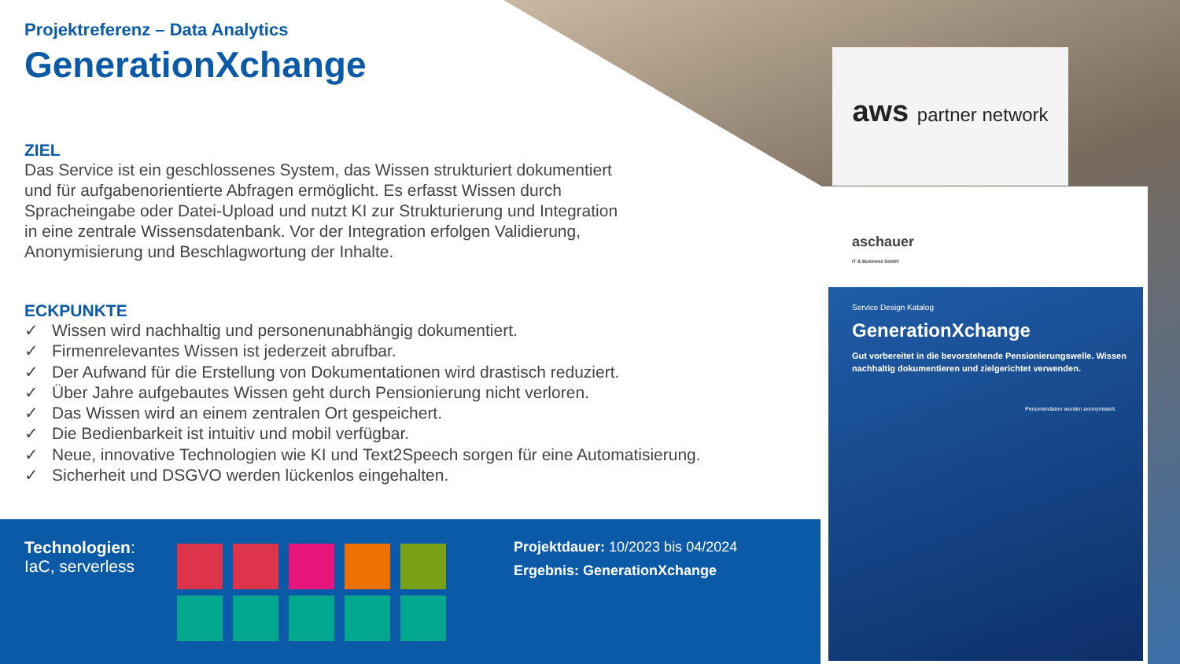Projektreferenz – Data Analytics
GenerationXchange
ZIEL
Das Service ist ein geschlossenes System, das Wissen strukturiert dokumentiert
und für aufgabenorientierte Abfragen ermöglicht. Es erfasst Wissen durch
Spracheingabe oder Datei-Upload und nutzt KI zur Strukturierung und Integration
in eine zentrale Wissensdatenbank. Vor der Integration erfolgen Validierung,
Anonymisierung und Beschlagwortung der Inhalte.
ECKPUNKTE
✓ Wissen wird nachhaltig und personenunabhängig dokumentiert.
✓ Firmenrelevantes Wissen ist jederzeit abrufbar.
✓ Der Aufwand für die Erstellung von Dokumentationen wird drastisch reduziert.
✓ Über Jahre aufgebautes Wissen geht durch Pensionierung nicht verloren.
✓ Das Wissen wird an einem zentralen Ort gespeichert.
✓ Die Bedienbarkeit ist intuitiv und mobil verfügbar.
✓ Neue, innovative Technologien wie KI und Text2Speech sorgen für eine Automatisierung.
✓ Sicherheit und DSGVO werden lückenlos eingehalten.
Technologien:
IaC, serverless
Projektdauer: 10/2023 bis 04/2024
Ergebnis: GenerationXchange
aws partner network
aschauer
IT & Business GmbH
Service Design Katalog
GenerationXchange
Gut vorbereitet in die bevorstehende Pensionierungswelle. Wissen nachhaltig dokumentieren und zielgerichtet verwenden.
Personendaten wurden anonymisiert.